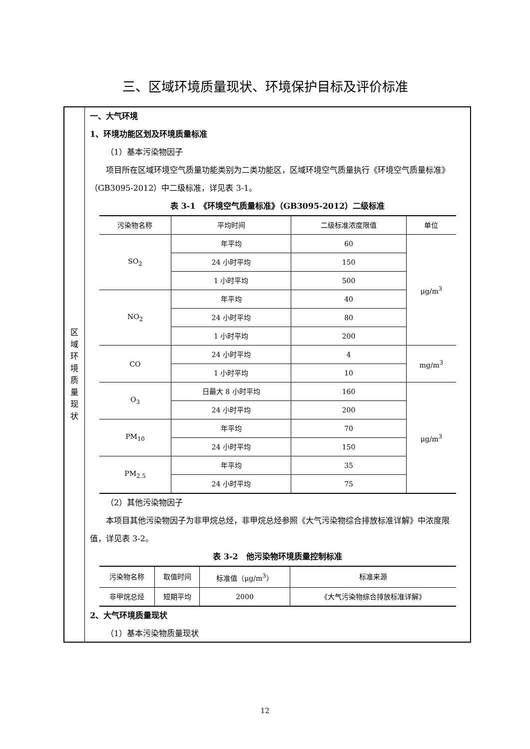三、区域环境质量现状、环境保护目标及评价标准
区
域
环
境
质
量
现
状
一、大气环境
1、环境功能区划及环境质量标准
（1）基本污染物因子
项目所在区域环境空气质量功能类别为二类功能区，区域环境空气质量执行《环境空气质量标准》（GB3095-2012）中二级标准，详见表 3-1。
表 3-1　《环境空气质量标准》（GB3095-2012）二级标准
| 污染物名称 | 平均时间 | 二级标准浓度限值 | 单位 |
| --- | --- | --- | --- |
| SO<sub>2</sub> | 年平均 | 60 | μg/m<sup>3</sup> |
| | 24 小时平均 | 150 | |
| | 1 小时平均 | 500 | |
| NO<sub>2</sub> | 年平均 | 40 | |
| | 24 小时平均 | 80 | |
| | 1 小时平均 | 200 | |
| CO | 24 小时平均 | 4 | mg/m<sup>3</sup> |
| | 1 小时平均 | 10 | |
| O<sub>3</sub> | 日最大 8 小时平均 | 160 | μg/m<sup>3</sup> |
| | 24 小时平均 | 200 | |
| PM<sub>10</sub> | 年平均 | 70 | |
| | 24 小时平均 | 150 | |
| PM<sub>2.5</sub> | 年平均 | 35 | |
| | 24 小时平均 | 75 | |
（2）其他污染物因子
本项目其他污染物因子为非甲烷总烃，非甲烷总烃参照《大气污染物综合排放标准详解》中浓度限值，详见表 3-2。
表 3-2　他污染物环境质量控制标准
| 污染物名称 | 取值时间 | 标准值（μg/m<sup>3</sup>） | 标准来源 |
| --- | --- | --- | --- |
| 非甲烷总烃 | 短期平均 | 2000 | 《大气污染物综合排放标准详解》 |
2、大气环境质量现状
（1）基本污染物质量现状
12